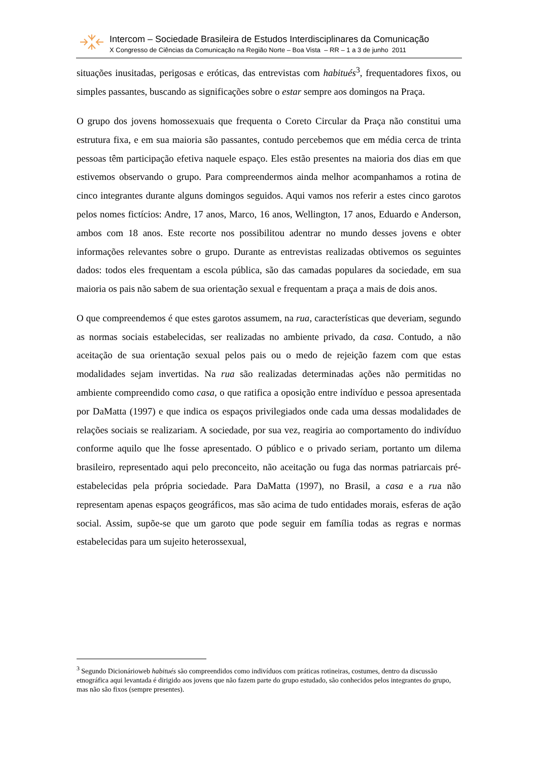Intercom – Sociedade Brasileira de Estudos Interdisciplinares da Comunicação
X Congresso de Ciências da Comunicação na Região Norte – Boa Vista – RR – 1 a 3 de junho 2011
situações inusitadas, perigosas e eróticas, das entrevistas com habitués<sup>3</sup>, frequentadores fixos, ou simples passantes, buscando as significações sobre o estar sempre aos domingos na Praça.
O grupo dos jovens homossexuais que frequenta o Coreto Circular da Praça não constitui uma estrutura fixa, e em sua maioria são passantes, contudo percebemos que em média cerca de trinta pessoas têm participação efetiva naquele espaço. Eles estão presentes na maioria dos dias em que estivemos observando o grupo. Para compreendermos ainda melhor acompanhamos a rotina de cinco integrantes durante alguns domingos seguidos. Aqui vamos nos referir a estes cinco garotos pelos nomes fictícios: Andre, 17 anos, Marco, 16 anos, Wellington, 17 anos, Eduardo e Anderson, ambos com 18 anos. Este recorte nos possibilitou adentrar no mundo desses jovens e obter informações relevantes sobre o grupo. Durante as entrevistas realizadas obtivemos os seguintes dados: todos eles frequentam a escola pública, são das camadas populares da sociedade, em sua maioria os pais não sabem de sua orientação sexual e frequentam a praça a mais de dois anos.
O que compreendemos é que estes garotos assumem, na rua, características que deveriam, segundo as normas sociais estabelecidas, ser realizadas no ambiente privado, da casa. Contudo, a não aceitação de sua orientação sexual pelos pais ou o medo de rejeição fazem com que estas modalidades sejam invertidas. Na rua são realizadas determinadas ações não permitidas no ambiente compreendido como casa, o que ratifica a oposição entre indivíduo e pessoa apresentada por DaMatta (1997) e que indica os espaços privilegiados onde cada uma dessas modalidades de relações sociais se realizariam. A sociedade, por sua vez, reagiria ao comportamento do indivíduo conforme aquilo que lhe fosse apresentado. O público e o privado seriam, portanto um dilema brasileiro, representado aqui pelo preconceito, não aceitação ou fuga das normas patriarcais pré-estabelecidas pela própria sociedade. Para DaMatta (1997), no Brasil, a casa e a rua não representam apenas espaços geográficos, mas são acima de tudo entidades morais, esferas de ação social. Assim, supõe-se que um garoto que pode seguir em família todas as regras e normas estabelecidas para um sujeito heterossexual,
<sup>3</sup> Segundo Dicionárioweb habitués são compreendidos como indivíduos com práticas rotineiras, costumes, dentro da discussão etnográfica aqui levantada é dirigido aos jovens que não fazem parte do grupo estudado, são conhecidos pelos integrantes do grupo, mas não são fixos (sempre presentes).